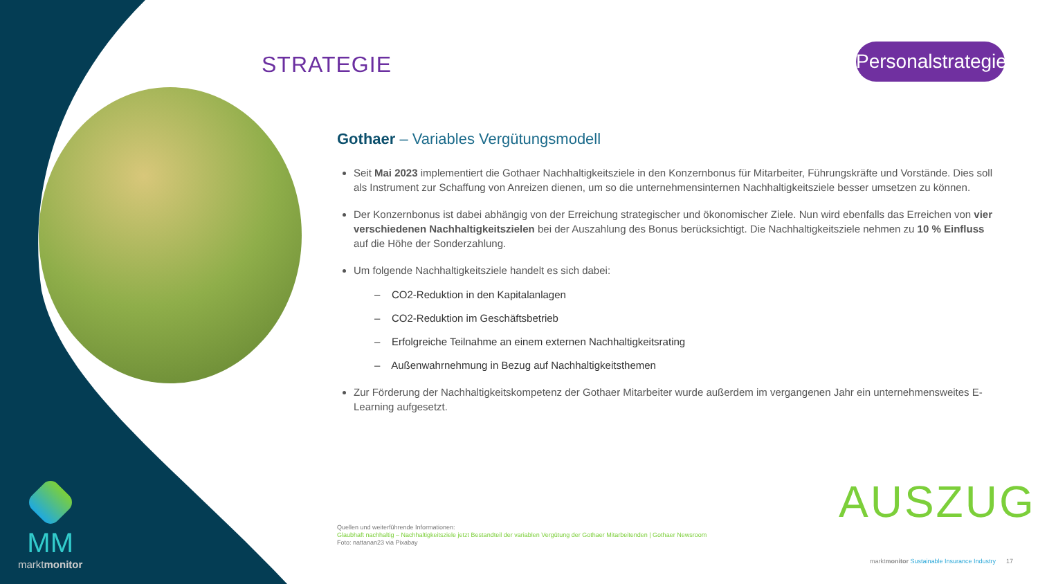STRATEGIE
Personalstrategie
Gothaer – Variables Vergütungsmodell
Seit Mai 2023 implementiert die Gothaer Nachhaltigkeitsziele in den Konzernbonus für Mitarbeiter, Führungskräfte und Vorstände. Dies soll als Instrument zur Schaffung von Anreizen dienen, um so die unternehmensinternen Nachhaltigkeitsziele besser umsetzen zu können.
Der Konzernbonus ist dabei abhängig von der Erreichung strategischer und ökonomischer Ziele. Nun wird ebenfalls das Erreichen von vier verschiedenen Nachhaltigkeitszielen bei der Auszahlung des Bonus berücksichtigt. Die Nachhaltigkeitsziele nehmen zu 10 % Einfluss auf die Höhe der Sonderzahlung.
Um folgende Nachhaltigkeitsziele handelt es sich dabei:
– CO2-Reduktion in den Kapitalanlagen
– CO2-Reduktion im Geschäftsbetrieb
– Erfolgreiche Teilnahme an einem externen Nachhaltigkeitsrating
– Außenwahrnehmung in Bezug auf Nachhaltigkeitsthemen
Zur Förderung der Nachhaltigkeitskompetenz der Gothaer Mitarbeiter wurde außerdem im vergangenen Jahr ein unternehmensweites E-Learning aufgesetzt.
AUSZUG
Quellen und weiterführende Informationen:
Glaubhaft nachhaltig – Nachhaltigkeitsziele jetzt Bestandteil der variablen Vergütung der Gothaer Mitarbeitenden | Gothaer Newsroom
Foto: nattanan23 via Pixabay
marktmonitor Sustainable Insurance Industry 17
MM
marktmonitor